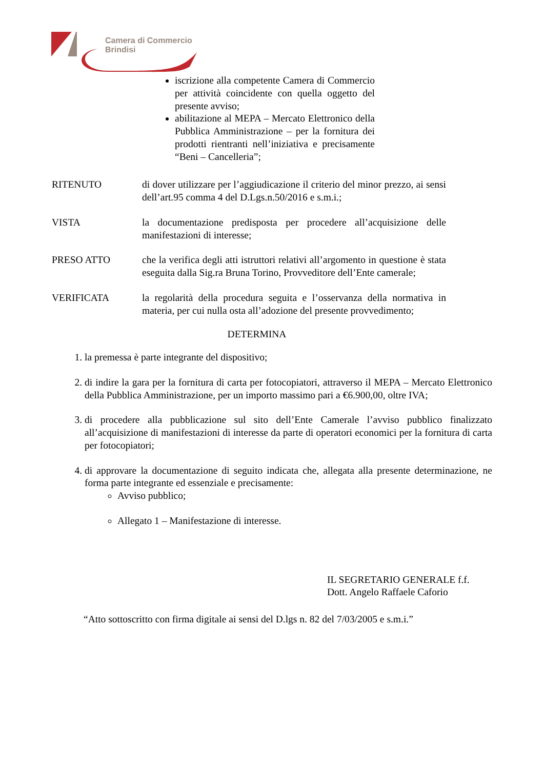Camera di Commercio
Brindisi
iscrizione alla competente Camera di Commercio per attività coincidente con quella oggetto del presente avviso;
abilitazione al MEPA – Mercato Elettronico della Pubblica Amministrazione – per la fornitura dei prodotti rientranti nell’iniziativa e precisamente “Beni – Cancelleria”;
RITENUTO di dover utilizzare per l’aggiudicazione il criterio del minor prezzo, ai sensi dell’art.95 comma 4 del D.Lgs.n.50/2016 e s.m.i.;
VISTA la documentazione predisposta per procedere all’acquisizione delle manifestazioni di interesse;
PRESO ATTO che la verifica degli atti istruttori relativi all’argomento in questione è stata eseguita dalla Sig.ra Bruna Torino, Provveditore dell’Ente camerale;
VERIFICATA la regolarità della procedura seguita e l’osservanza della normativa in materia, per cui nulla osta all’adozione del presente provvedimento;
DETERMINA
1. la premessa è parte integrante del dispositivo;
2. di indire la gara per la fornitura di carta per fotocopiatori, attraverso il MEPA – Mercato Elettronico della Pubblica Amministrazione, per un importo massimo pari a €6.900,00, oltre IVA;
3. di procedere alla pubblicazione sul sito dell’Ente Camerale l’avviso pubblico finalizzato all’acquisizione di manifestazioni di interesse da parte di operatori economici per la fornitura di carta per fotocopiatori;
4. di approvare la documentazione di seguito indicata che, allegata alla presente determinazione, ne forma parte integrante ed essenziale e precisamente:
Avviso pubblico;
Allegato 1 – Manifestazione di interesse.
IL SEGRETARIO GENERALE f.f.
Dott. Angelo Raffaele Caforio
“Atto sottoscritto con firma digitale ai sensi del D.lgs n. 82 del 7/03/2005 e s.m.i.”